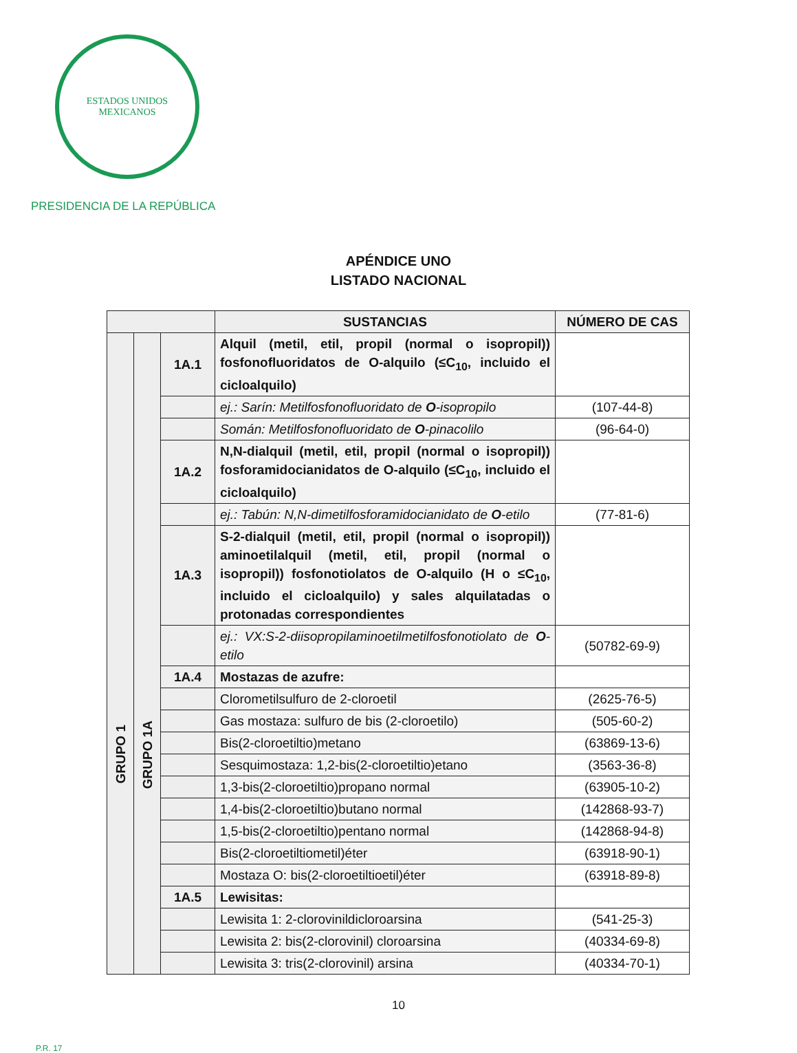ESTADOS UNIDOS MEXICANOS
PRESIDENCIA DE LA REPÚBLICA
APÉNDICE UNO
LISTADO NACIONAL
| | | | SUSTANCIAS | NÚMERO DE CAS |
| --- | --- | --- | --- | --- |
| GRUPO 1 | GRUPO 1A | 1A.1 | Alquil (metil, etil, propil (normal o isopropil)) fosfonofluoridatos de O-alquilo (≤C<sub>10</sub>, incluido el cicloalquilo) | |
| | | | ej.: Sarín: Metilfosfonofluoridato de O -isopropilo | (107-44-8) |
| | | | Somán: Metilfosfonofluoridato de O -pinacolilo | (96-64-0) |
| | | 1A.2 | N,N-dialquil (metil, etil, propil (normal o isopropil)) fosforamidocianidatos de O-alquilo (≤C<sub>10</sub>, incluido el cicloalquilo) | |
| | | | ej.: Tabún: N,N-dimetilfosforamidocianidato de O -etilo | (77-81-6) |
| | | 1A.3 | S-2-dialquil (metil, etil, propil (normal o isopropil)) aminoetilalquil (metil, etil, propil (normal o isopropil)) fosfonotiolatos de O-alquilo (H o ≤C<sub>10</sub>, incluido el cicloalquilo) y sales alquilatadas o protonadas correspondientes | |
| | | | ej.: VX:S-2-diisopropilaminoetilmetilfosfonotiolato de O -etilo | (50782-69-9) |
| | | 1A.4 | Mostazas de azufre: | |
| | | | Clorometilsulfuro de 2-cloroetil | (2625-76-5) |
| | | | Gas mostaza: sulfuro de bis (2-cloroetilo) | (505-60-2) |
| | | | Bis(2-cloroetiltio)metano | (63869-13-6) |
| | | | Sesquimostaza: 1,2-bis(2-cloroetiltio)etano | (3563-36-8) |
| | | | 1,3-bis(2-cloroetiltio)propano normal | (63905-10-2) |
| | | | 1,4-bis(2-cloroetiltio)butano normal | (142868-93-7) |
| | | | 1,5-bis(2-cloroetiltio)pentano normal | (142868-94-8) |
| | | | Bis(2-cloroetiltiometil)éter | (63918-90-1) |
| | | | Mostaza O: bis(2-cloroetiltioetil)éter | (63918-89-8) |
| | | 1A.5 | Lewisitas: | |
| | | | Lewisita 1: 2-clorovinildicloroarsina | (541-25-3) |
| | | | Lewisita 2: bis(2-clorovinil) cloroarsina | (40334-69-8) |
| | | | Lewisita 3: tris(2-clorovinil) arsina | (40334-70-1) |
10
P.R. 17